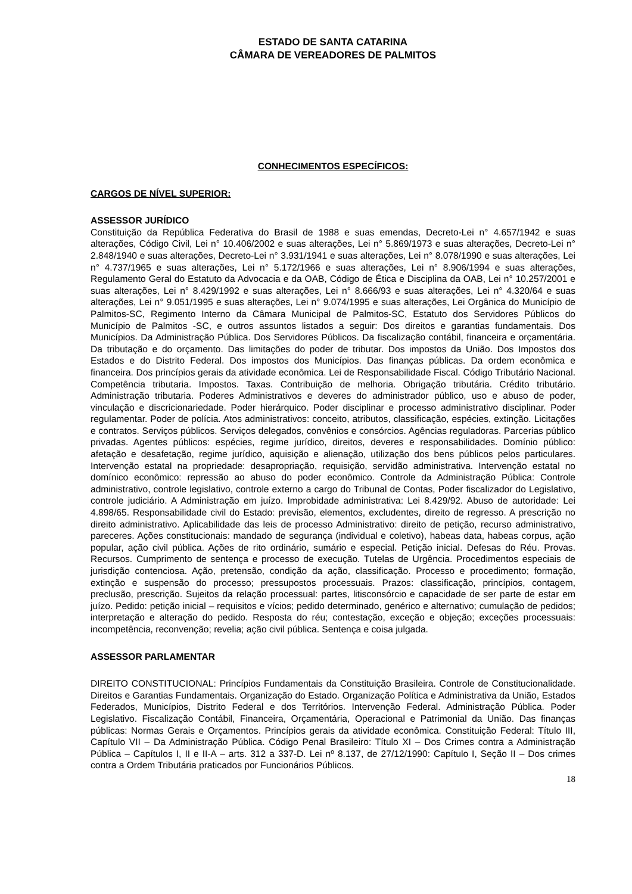ESTADO DE SANTA CATARINA
CÂMARA DE VEREADORES DE PALMITOS
CONHECIMENTOS ESPECÍFICOS:
CARGOS DE NÍVEL SUPERIOR:
ASSESSOR JURÍDICO
Constituição da República Federativa do Brasil de 1988 e suas emendas, Decreto-Lei n° 4.657/1942 e suas alterações, Código Civil, Lei n° 10.406/2002 e suas alterações, Lei n° 5.869/1973 e suas alterações, Decreto-Lei n° 2.848/1940 e suas alterações, Decreto-Lei n° 3.931/1941 e suas alterações, Lei n° 8.078/1990 e suas alterações, Lei n° 4.737/1965 e suas alterações, Lei n° 5.172/1966 e suas alterações, Lei n° 8.906/1994 e suas alterações, Regulamento Geral do Estatuto da Advocacia e da OAB, Código de Ética e Disciplina da OAB, Lei n° 10.257/2001 e suas alterações, Lei n° 8.429/1992 e suas alterações, Lei n° 8.666/93 e suas alterações, Lei n° 4.320/64 e suas alterações, Lei n° 9.051/1995 e suas alterações, Lei n° 9.074/1995 e suas alterações, Lei Orgânica do Município de Palmitos-SC, Regimento Interno da Câmara Municipal de Palmitos-SC, Estatuto dos Servidores Públicos do Município de Palmitos -SC, e outros assuntos listados a seguir: Dos direitos e garantias fundamentais. Dos Municípios. Da Administração Pública. Dos Servidores Públicos. Da fiscalização contábil, financeira e orçamentária. Da tributação e do orçamento. Das limitações do poder de tributar. Dos impostos da União. Dos Impostos dos Estados e do Distrito Federal. Dos impostos dos Municípios. Das finanças públicas. Da ordem econômica e financeira. Dos princípios gerais da atividade econômica. Lei de Responsabilidade Fiscal. Código Tributário Nacional. Competência tributaria. Impostos. Taxas. Contribuição de melhoria. Obrigação tributária. Crédito tributário. Administração tributaria. Poderes Administrativos e deveres do administrador público, uso e abuso de poder, vinculação e discricionariedade. Poder hierárquico. Poder disciplinar e processo administrativo disciplinar. Poder regulamentar. Poder de polícia. Atos administrativos: conceito, atributos, classificação, espécies, extinção. Licitações e contratos. Serviços públicos. Serviços delegados, convênios e consórcios. Agências reguladoras. Parcerias público privadas. Agentes públicos: espécies, regime jurídico, direitos, deveres e responsabilidades. Domínio público: afetação e desafetação, regime jurídico, aquisição e alienação, utilização dos bens públicos pelos particulares. Intervenção estatal na propriedade: desapropriação, requisição, servidão administrativa. Intervenção estatal no domínico econômico: repressão ao abuso do poder econômico. Controle da Administração Pública: Controle administrativo, controle legislativo, controle externo a cargo do Tribunal de Contas, Poder fiscalizador do Legislativo, controle judiciário. A Administração em juízo. Improbidade administrativa: Lei 8.429/92. Abuso de autoridade: Lei 4.898/65. Responsabilidade civil do Estado: previsão, elementos, excludentes, direito de regresso. A prescrição no direito administrativo. Aplicabilidade das leis de processo Administrativo: direito de petição, recurso administrativo, pareceres. Ações constitucionais: mandado de segurança (individual e coletivo), habeas data, habeas corpus, ação popular, ação civil pública. Ações de rito ordinário, sumário e especial. Petição inicial. Defesas do Réu. Provas. Recursos. Cumprimento de sentença e processo de execução. Tutelas de Urgência. Procedimentos especiais de jurisdição contenciosa. Ação, pretensão, condição da ação, classificação. Processo e procedimento; formação, extinção e suspensão do processo; pressupostos processuais. Prazos: classificação, princípios, contagem, preclusão, prescrição. Sujeitos da relação processual: partes, litisconsórcio e capacidade de ser parte de estar em juízo. Pedido: petição inicial – requisitos e vícios; pedido determinado, genérico e alternativo; cumulação de pedidos; interpretação e alteração do pedido. Resposta do réu; contestação, exceção e objeção; exceções processuais: incompetência, reconvenção; revelia; ação civil pública. Sentença e coisa julgada.
ASSESSOR PARLAMENTAR
DIREITO CONSTITUCIONAL: Princípios Fundamentais da Constituição Brasileira. Controle de Constitucionalidade. Direitos e Garantias Fundamentais. Organização do Estado. Organização Política e Administrativa da União, Estados Federados, Municípios, Distrito Federal e dos Territórios. Intervenção Federal. Administração Pública. Poder Legislativo. Fiscalização Contábil, Financeira, Orçamentária, Operacional e Patrimonial da União. Das finanças públicas: Normas Gerais e Orçamentos. Princípios gerais da atividade econômica. Constituição Federal: Título III, Capítulo VII – Da Administração Pública. Código Penal Brasileiro: Título XI – Dos Crimes contra a Administração Pública – Capítulos I, II e II-A – arts. 312 a 337-D. Lei nº 8.137, de 27/12/1990: Capítulo I, Seção II – Dos crimes contra a Ordem Tributária praticados por Funcionários Públicos.
18